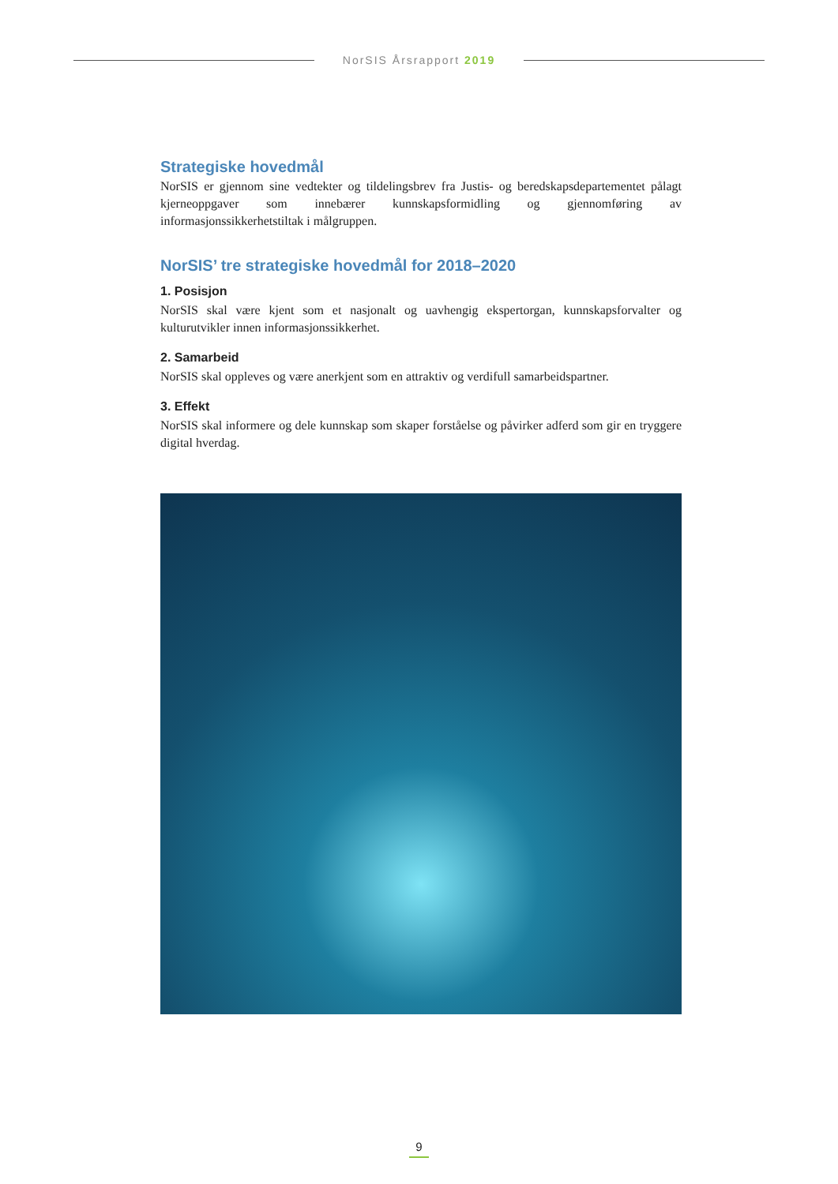NorSIS Årsrapport 2019
Strategiske hovedmål
NorSIS er gjennom sine vedtekter og tildelingsbrev fra Justis- og beredskapsdepartementet pålagt kjerneoppgaver som innebærer kunnskapsformidling og gjennomføring av informasjonssikkerhetstiltak i målgruppen.
NorSIS’ tre strategiske hovedmål for 2018–2020
1. Posisjon
NorSIS skal være kjent som et nasjonalt og uavhengig ekspertorgan, kunnskapsforvalter og kulturutvikler innen informasjonssikkerhet.
2. Samarbeid
NorSIS skal oppleves og være anerkjent som en attraktiv og verdifull samarbeidspartner.
3. Effekt
NorSIS skal informere og dele kunnskap som skaper forståelse og påvirker adferd som gir en tryggere digital hverdag.
9